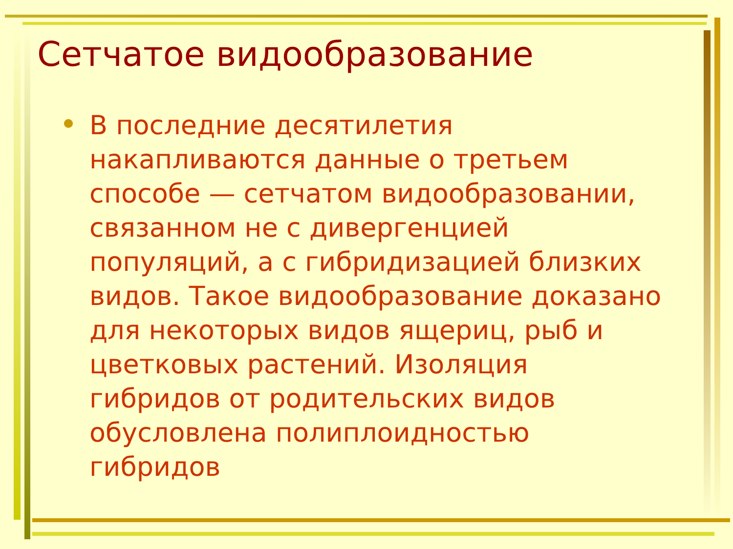Сетчатое видообразование
В последние десятилетия накапливаются данные о третьем способе — сетчатом видообразовании, связанном не с дивергенцией популяций, а с гибридизацией близких видов. Такое видообразование доказано для некоторых видов ящериц, рыб и цветковых растений. Изоляция гибридов от родительских видов обусловлена полиплоидностью гибридов